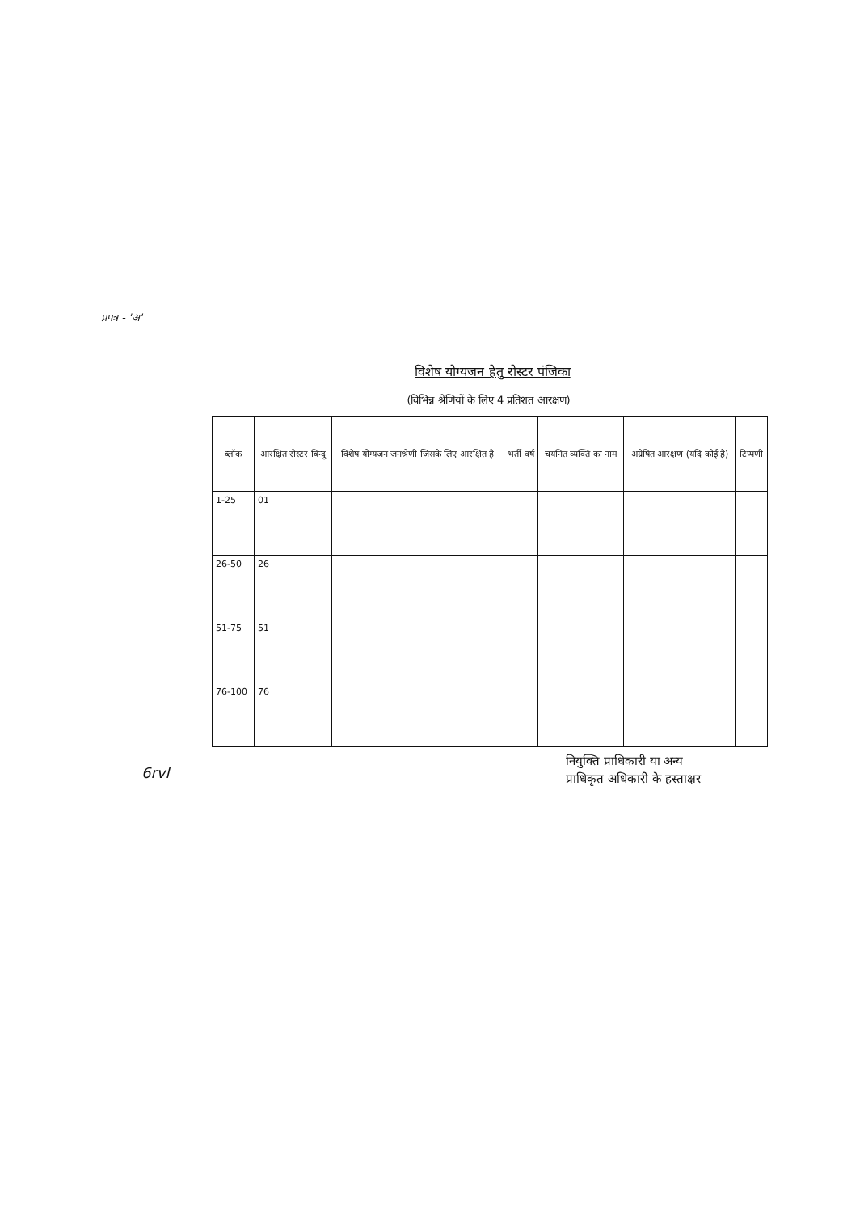प्रपत्र - 'अ'
विशेष योग्यजन हेतु रोस्टर पंजिका
(विभिन्न श्रेणियों के लिए 4 प्रतिशत आरक्षण)
| ब्लॉक | आरक्षित रोस्टर बिन्दु | विशेष योग्यजन जनश्रेणी जिसके लिए आरक्षित है | भर्ती वर्ष | चयनित व्यक्ति का नाम | अग्रेषित आरक्षण (यदि कोई है) | टिप्पणी |
| --- | --- | --- | --- | --- | --- | --- |
| 1-25 | 01 | | | | | |
| 26-50 | 26 | | | | | |
| 51-75 | 51 | | | | | |
| 76-100 | 76 | | | | | |
6rvl
नियुक्ति प्राधिकारी या अन्य
प्राधिकृत अधिकारी के हस्ताक्षर